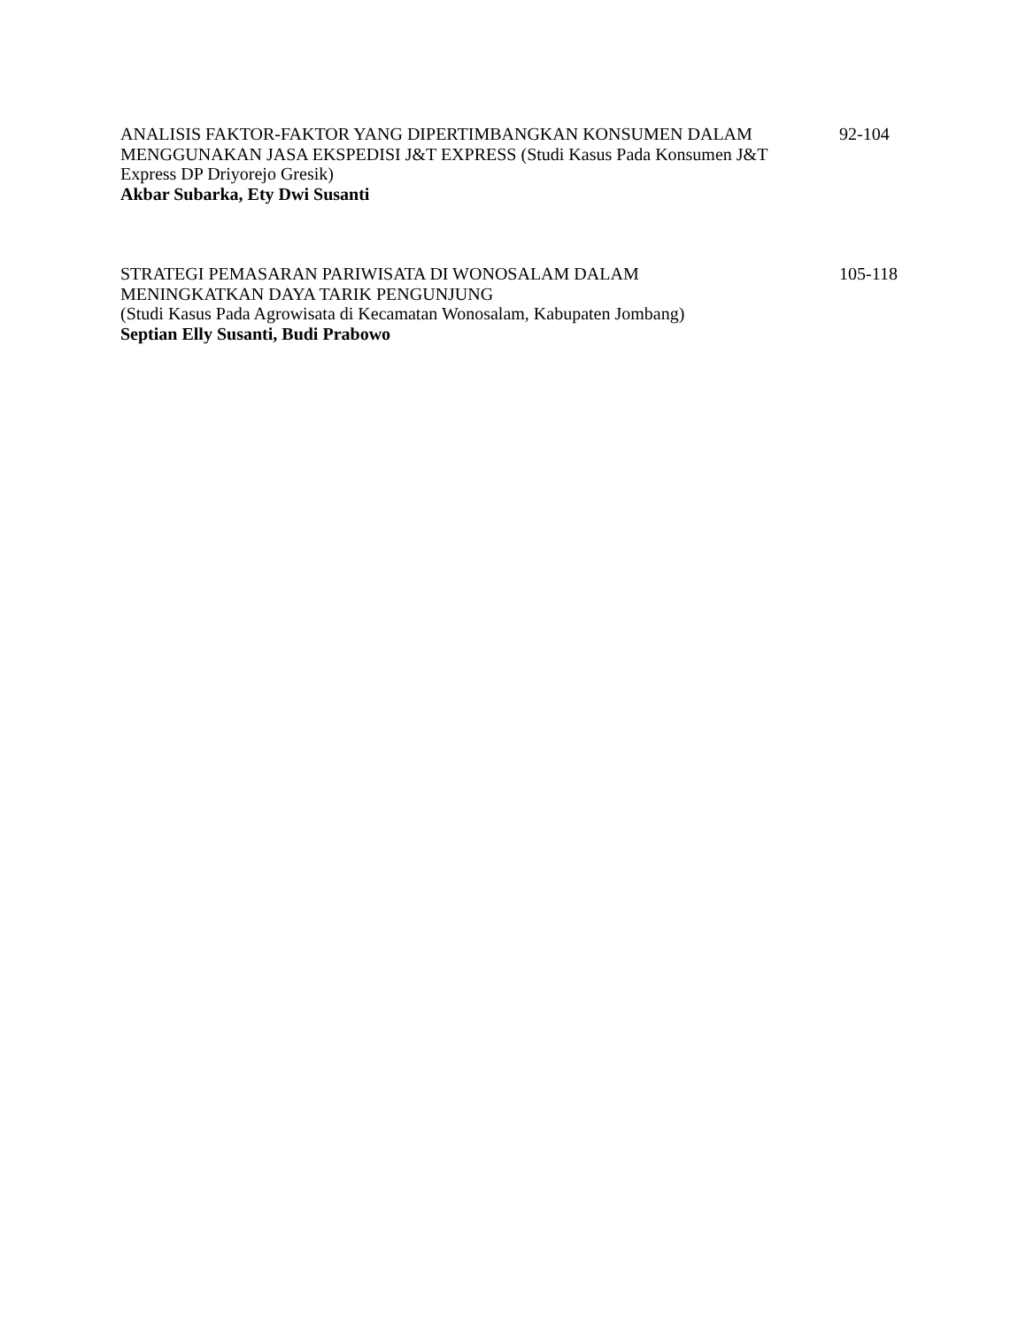ANALISIS FAKTOR-FAKTOR YANG DIPERTIMBANGKAN KONSUMEN DALAM MENGGUNAKAN JASA EKSPEDISI J&T EXPRESS (Studi Kasus Pada Konsumen J&T Express DP Driyorejo Gresik)
Akbar Subarka, Ety Dwi Susanti
92-104
STRATEGI PEMASARAN PARIWISATA DI WONOSALAM DALAM
MENINGKATKAN DAYA TARIK PENGUNJUNG
(Studi Kasus Pada Agrowisata di Kecamatan Wonosalam, Kabupaten Jombang)
Septian Elly Susanti, Budi Prabowo
105-118